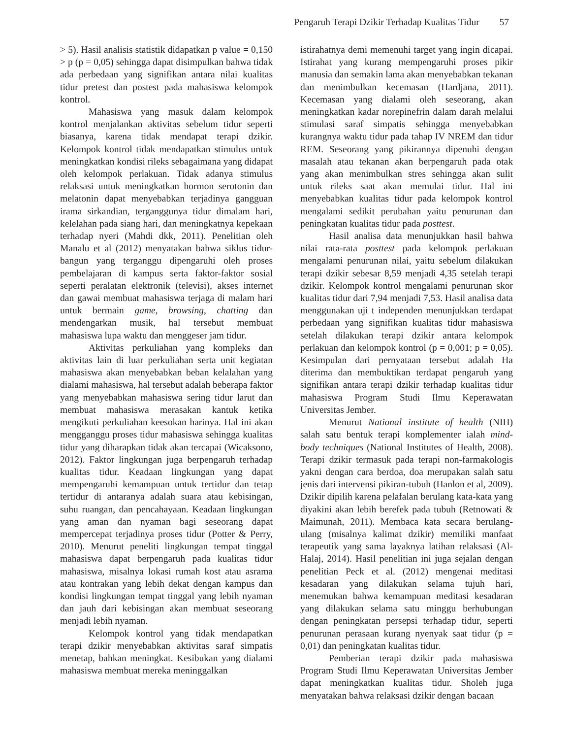Pengaruh Terapi Dzikir Terhadap Kualitas Tidur 57
> 5). Hasil analisis statistik didapatkan p value = 0,150 > p (p = 0,05) sehingga dapat disimpulkan bahwa tidak ada perbedaan yang signifikan antara nilai kualitas tidur pretest dan postest pada mahasiswa kelompok kontrol.
Mahasiswa yang masuk dalam kelompok kontrol menjalankan aktivitas sebelum tidur seperti biasanya, karena tidak mendapat terapi dzikir. Kelompok kontrol tidak mendapatkan stimulus untuk meningkatkan kondisi rileks sebagaimana yang didapat oleh kelompok perlakuan. Tidak adanya stimulus relaksasi untuk meningkatkan hormon serotonin dan melatonin dapat menyebabkan terjadinya gangguan irama sirkandian, terganggunya tidur dimalam hari, kelelahan pada siang hari, dan meningkatnya kepekaan terhadap nyeri (Mahdi dkk, 2011). Penelitian oleh Manalu et al (2012) menyatakan bahwa siklus tidur-bangun yang terganggu dipengaruhi oleh proses pembelajaran di kampus serta faktor-faktor sosial seperti peralatan elektronik (televisi), akses internet dan gawai membuat mahasiswa terjaga di malam hari untuk bermain game, browsing, chatting dan mendengarkan musik, hal tersebut membuat mahasiswa lupa waktu dan menggeser jam tidur.
Aktivitas perkuliahan yang kompleks dan aktivitas lain di luar perkuliahan serta unit kegiatan mahasiswa akan menyebabkan beban kelalahan yang dialami mahasiswa, hal tersebut adalah beberapa faktor yang menyebabkan mahasiswa sering tidur larut dan membuat mahasiswa merasakan kantuk ketika mengikuti perkuliahan keesokan harinya. Hal ini akan mengganggu proses tidur mahasiswa sehingga kualitas tidur yang diharapkan tidak akan tercapai (Wicaksono, 2012). Faktor lingkungan juga berpengaruh terhadap kualitas tidur. Keadaan lingkungan yang dapat mempengaruhi kemampuan untuk tertidur dan tetap tertidur di antaranya adalah suara atau kebisingan, suhu ruangan, dan pencahayaan. Keadaan lingkungan yang aman dan nyaman bagi seseorang dapat mempercepat terjadinya proses tidur (Potter & Perry, 2010). Menurut peneliti lingkungan tempat tinggal mahasiswa dapat berpengaruh pada kualitas tidur mahasiswa, misalnya lokasi rumah kost atau asrama atau kontrakan yang lebih dekat dengan kampus dan kondisi lingkungan tempat tinggal yang lebih nyaman dan jauh dari kebisingan akan membuat seseorang menjadi lebih nyaman.
Kelompok kontrol yang tidak mendapatkan terapi dzikir menyebabkan aktivitas saraf simpatis menetap, bahkan meningkat. Kesibukan yang dialami mahasiswa membuat mereka meninggalkan
istirahatnya demi memenuhi target yang ingin dicapai. Istirahat yang kurang mempengaruhi proses pikir manusia dan semakin lama akan menyebabkan tekanan dan menimbulkan kecemasan (Hardjana, 2011). Kecemasan yang dialami oleh seseorang, akan meningkatkan kadar norepinefrin dalam darah melalui stimulasi saraf simpatis sehingga menyebabkan kurangnya waktu tidur pada tahap IV NREM dan tidur REM. Seseorang yang pikirannya dipenuhi dengan masalah atau tekanan akan berpengaruh pada otak yang akan menimbulkan stres sehingga akan sulit untuk rileks saat akan memulai tidur. Hal ini menyebabkan kualitas tidur pada kelompok kontrol mengalami sedikit perubahan yaitu penurunan dan peningkatan kualitas tidur pada posttest.
Hasil analisa data menunjukkan hasil bahwa nilai rata-rata posttest pada kelompok perlakuan mengalami penurunan nilai, yaitu sebelum dilakukan terapi dzikir sebesar 8,59 menjadi 4,35 setelah terapi dzikir. Kelompok kontrol mengalami penurunan skor kualitas tidur dari 7,94 menjadi 7,53. Hasil analisa data menggunakan uji t independen menunjukkan terdapat perbedaan yang signifikan kualitas tidur mahasiswa setelah dilakukan terapi dzikir antara kelompok perlakuan dan kelompok kontrol (p = 0,001; p = 0,05). Kesimpulan dari pernyataan tersebut adalah Ha diterima dan membuktikan terdapat pengaruh yang signifikan antara terapi dzikir terhadap kualitas tidur mahasiswa Program Studi Ilmu Keperawatan Universitas Jember.
Menurut National institute of health (NIH) salah satu bentuk terapi komplementer ialah mind-body techniques (National Institutes of Health, 2008). Terapi dzikir termasuk pada terapi non-farmakologis yakni dengan cara berdoa, doa merupakan salah satu jenis dari intervensi pikiran-tubuh (Hanlon et al, 2009). Dzikir dipilih karena pelafalan berulang kata-kata yang diyakini akan lebih berefek pada tubuh (Retnowati & Maimunah, 2011). Membaca kata secara berulang-ulang (misalnya kalimat dzikir) memiliki manfaat terapeutik yang sama layaknya latihan relaksasi (Al-Halaj, 2014). Hasil penelitian ini juga sejalan dengan penelitian Peck et al. (2012) mengenai meditasi kesadaran yang dilakukan selama tujuh hari, menemukan bahwa kemampuan meditasi kesadaran yang dilakukan selama satu minggu berhubungan dengan peningkatan persepsi terhadap tidur, seperti penurunan perasaan kurang nyenyak saat tidur (p = 0,01) dan peningkatan kualitas tidur.
Pemberian terapi dzikir pada mahasiswa Program Studi Ilmu Keperawatan Universitas Jember dapat meningkatkan kualitas tidur. Sholeh juga menyatakan bahwa relaksasi dzikir dengan bacaan